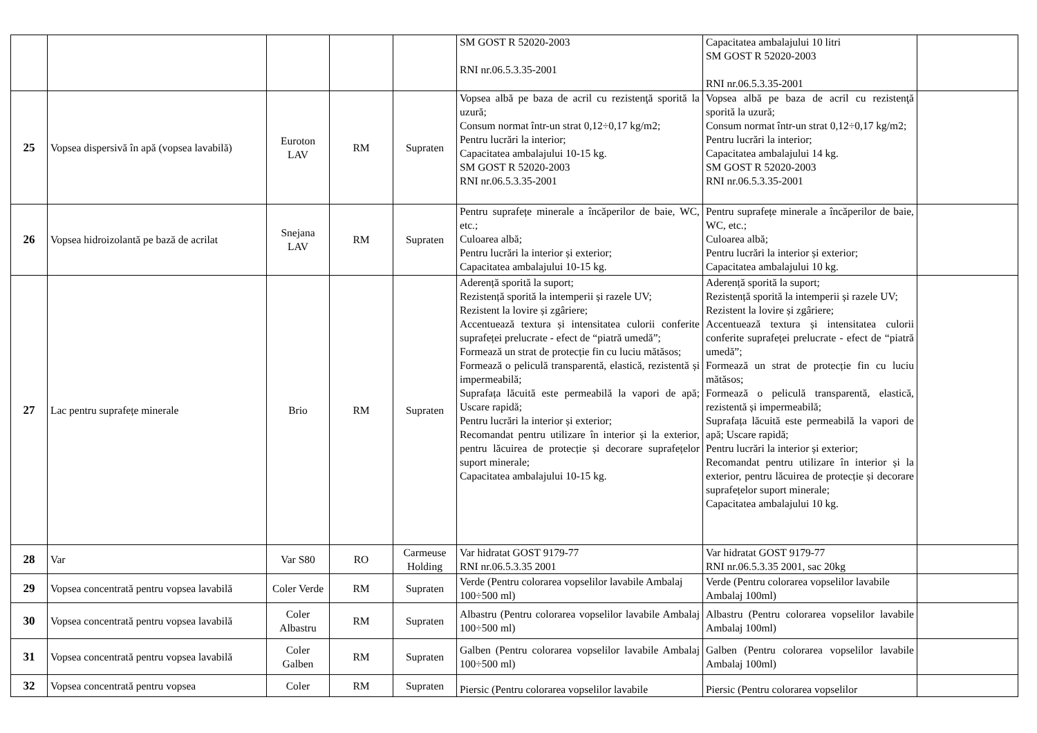| | | | | | SM GOST R 52020-2003 RNI nr.06.5.3.35-2001 | Capacitatea ambalajului 10 litri SM GOST R 52020-2003 RNI nr.06.5.3.35-2001 | |
| 25 | Vopsea dispersivă în apă (vopsea lavabilă) | Euroton LAV | RM | Supraten | Vopsea albă pe baza de acril cu rezistenţă sporită la uzură; Consum normat într-un strat 0,12÷0,17 kg/m2; Pentru lucrări la interior; Capacitatea ambalajului 10-15 kg. SM GOST R 52020-2003 RNI nr.06.5.3.35-2001 | Vopsea albă pe baza de acril cu rezistenţă sporită la uzură; Consum normat într-un strat 0,12÷0,17 kg/m2; Pentru lucrări la interior; Capacitatea ambalajului 14 kg. SM GOST R 52020-2003 RNI nr.06.5.3.35-2001 | |
| 26 | Vopsea hidroizolantă pe bază de acrilat | Snejana LAV | RM | Supraten | Pentru suprafețe minerale a încăperilor de baie, WC, etc.; Culoarea albă; Pentru lucrări la interior și exterior; Capacitatea ambalajului 10-15 kg. | Pentru suprafețe minerale a încăperilor de baie, WC, etc.; Culoarea albă; Pentru lucrări la interior și exterior; Capacitatea ambalajului 10 kg. | |
| 27 | Lac pentru suprafețe minerale | Brio | RM | Supraten | Aderență sporită la suport; Rezistență sporită la intemperii și razele UV; Rezistent la lovire și zgâriere; Accentuează textura și intensitatea culorii conferite suprafeței prelucrate - efect de “piatră umedă”; Formează un strat de protecție fin cu luciu mătăsos; Formează o peliculă transparentă, elastică, rezistentă și impermeabilă; Suprafața lăcuită este permeabilă la vapori de apă; Uscare rapidă; Pentru lucrări la interior și exterior; Recomandat pentru utilizare în interior și la exterior, pentru lăcuirea de protecție și decorare suprafețelor suport minerale; Capacitatea ambalajului 10-15 kg. | Aderență sporită la suport; Rezistență sporită la intemperii și razele UV; Rezistent la lovire și zgâriere; Accentuează textura și intensitatea culorii conferite suprafeței prelucrate - efect de “piatră umedă”; Formează un strat de protecție fin cu luciu mătăsos; Formează o peliculă transparentă, elastică, rezistentă și impermeabilă; Suprafața lăcuită este permeabilă la vapori de apă; Uscare rapidă; Pentru lucrări la interior și exterior; Recomandat pentru utilizare în interior și la exterior, pentru lăcuirea de protecție și decorare suprafețelor suport minerale; Capacitatea ambalajului 10 kg. | |
| 28 | Var | Var S80 | RO | Carmeuse Holding | Var hidratat GOST 9179-77 RNI nr.06.5.3.35 2001 | Var hidratat GOST 9179-77 RNI nr.06.5.3.35 2001, sac 20kg | |
| 29 | Vopsea concentrată pentru vopsea lavabilă | Coler Verde | RM | Supraten | Verde (Pentru colorarea vopselilor lavabile Ambalaj 100÷500 ml) | Verde (Pentru colorarea vopselilor lavabile Ambalaj 100ml) | |
| 30 | Vopsea concentrată pentru vopsea lavabilă | Coler Albastru | RM | Supraten | Albastru (Pentru colorarea vopselilor lavabile Ambalaj 100÷500 ml) | Albastru (Pentru colorarea vopselilor lavabile Ambalaj 100ml) | |
| 31 | Vopsea concentrată pentru vopsea lavabilă | Coler Galben | RM | Supraten | Galben (Pentru colorarea vopselilor lavabile Ambalaj 100÷500 ml) | Galben (Pentru colorarea vopselilor lavabile Ambalaj 100ml) | |
| 32 | Vopsea concentrată pentru vopsea | Coler | RM | Supraten | Piersic (Pentru colorarea vopselilor lavabile | Piersic (Pentru colorarea vopselilor | |